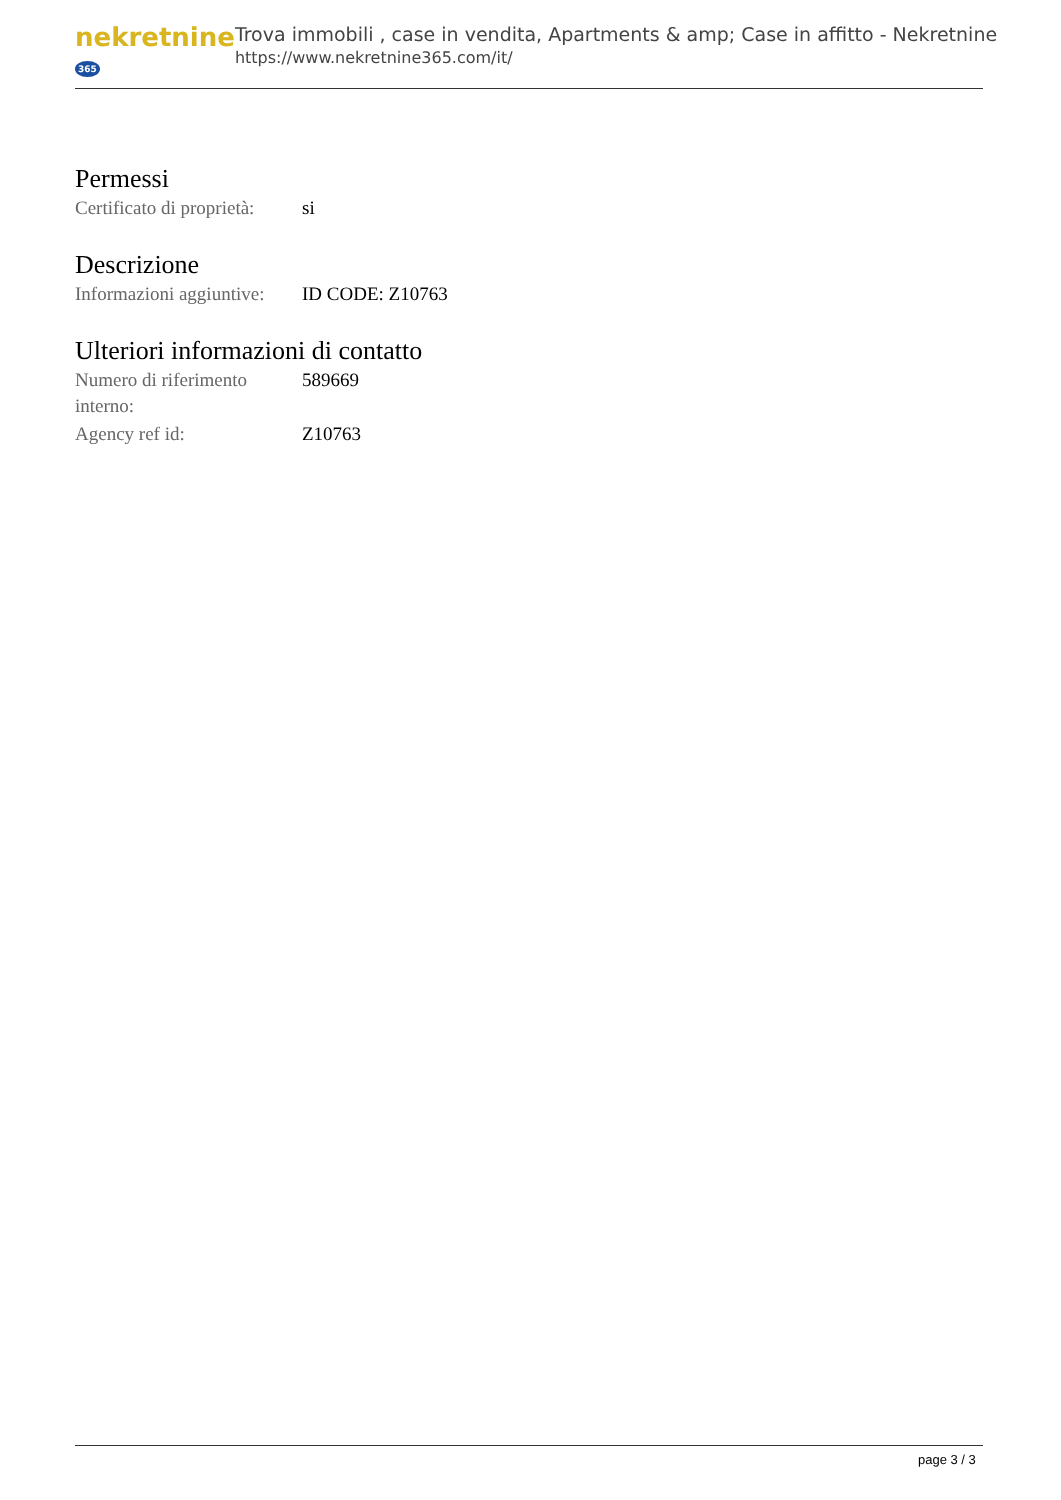nekretnine 365
Trova immobili , case in vendita, Apartments & amp; Case in affitto - Nekretnine
https://www.nekretnine365.com/it/
Permessi
| Certificato di proprietà: | si |
Descrizione
| Informazioni aggiuntive: | ID CODE: Z10763 |
Ulteriori informazioni di contatto
| Numero di riferimento interno: | 589669 |
| Agency ref id: | Z10763 |
page 3 / 3